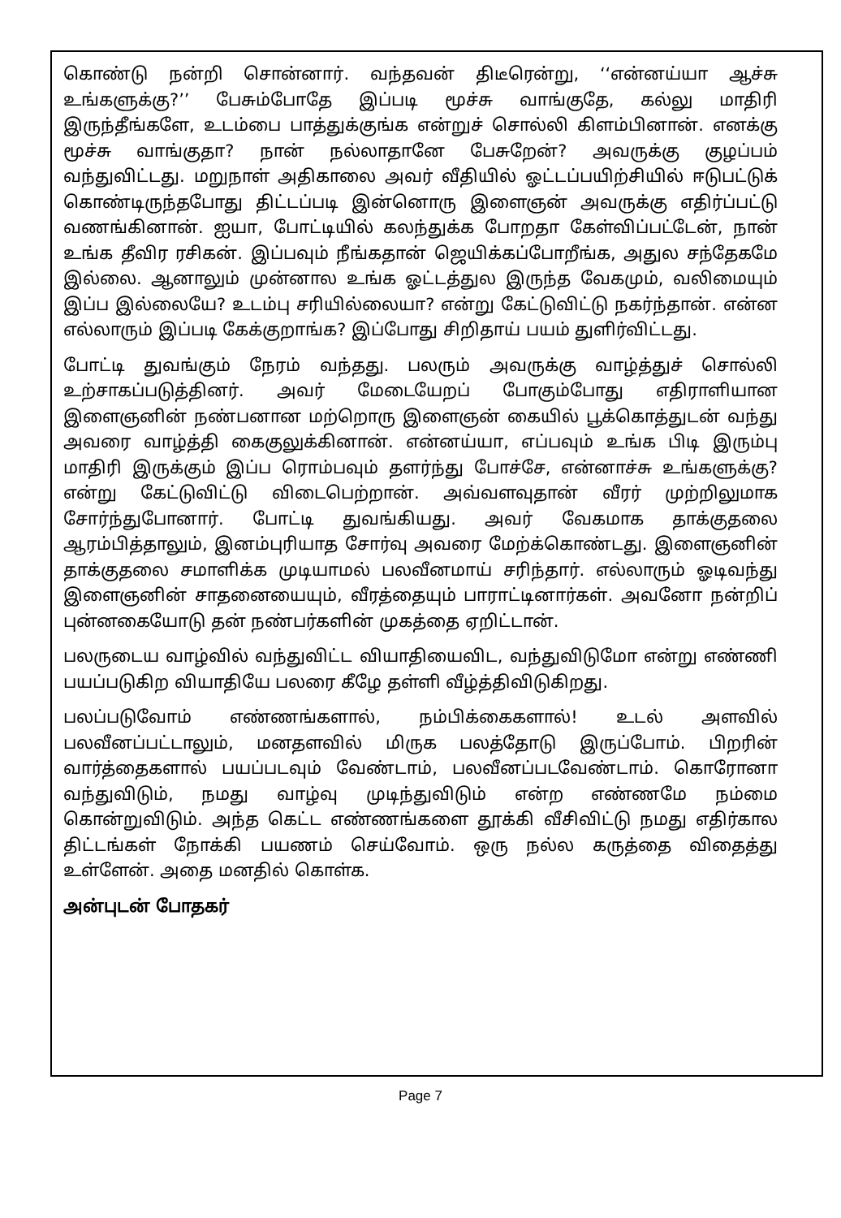கொண்டு நன்றி சொன்னார். வந்தவன் திடீரென்று, ‘‘என்னய்யா ஆச்சு உங்களுக்கு?’’ பேசும்போதே இப்படி மூச்சு வாங்குதே, கல்லு மாதிரி இருந்தீங்களே, உடம்பை பாத்துக்குங்க என்றுச் சொல்லி கிளம்பினான். எனக்கு மூச்சு வாங்குதா? நான் நல்லாதானே பேசுறேன்? அவருக்கு குழப்பம் வந்துவிட்டது. மறுநாள் அதிகாலை அவர் வீதியில் ஓட்டப்பயிற்சியில் ஈடுபட்டுக் கொண்டிருந்தபோது திட்டப்படி இன்னொரு இளைஞன் அவருக்கு எதிர்ப்பட்டு வணங்கினான். ஐயா, போட்டியில் கலந்துக்க போறதா கேள்விப்பட்டேன், நான் உங்க தீவிர ரசிகன். இப்பவும் நீங்கதான் ஜெயிக்கப்போறீங்க, அதுல சந்தேகமே இல்லை. ஆனாலும் முன்னால உங்க ஓட்டத்துல இருந்த வேகமும், வலிமையும் இப்ப இல்லையே? உடம்பு சரியில்லையா? என்று கேட்டுவிட்டு நகர்ந்தான். என்ன எல்லாரும் இப்படி கேக்குறாங்க? இப்போது சிறிதாய் பயம் துளிர்விட்டது.
போட்டி துவங்கும் நேரம் வந்தது. பலரும் அவருக்கு வாழ்த்துச் சொல்லி உற்சாகப்படுத்தினர். அவர் மேடையேறப் போகும்போது எதிராளியான இளைஞனின் நண்பனான மற்றொரு இளைஞன் கையில் பூக்கொத்துடன் வந்து அவரை வாழ்த்தி கைகுலுக்கினான். என்னய்யா, எப்பவும் உங்க பிடி இரும்பு மாதிரி இருக்கும் இப்ப ரொம்பவும் தளர்ந்து போச்சே, என்னாச்சு உங்களுக்கு? என்று கேட்டுவிட்டு விடைபெற்றான். அவ்வளவுதான் வீரர் முற்றிலுமாக சோர்ந்துபோனார். போட்டி துவங்கியது. அவர் வேகமாக தாக்குதலை ஆரம்பித்தாலும், இனம்புரியாத சோர்வு அவரை மேற்க்கொண்டது. இளைஞனின் தாக்குதலை சமாளிக்க முடியாமல் பலவீனமாய் சரிந்தார். எல்லாரும் ஓடிவந்து இளைஞனின் சாதனையையும், வீரத்தையும் பாராட்டினார்கள். அவனோ நன்றிப் புன்னகையோடு தன் நண்பர்களின் முகத்தை ஏறிட்டான்.
பலருடைய வாழ்வில் வந்துவிட்ட வியாதியைவிட, வந்துவிடுமோ என்று எண்ணி பயப்படுகிற வியாதியே பலரை கீழே தள்ளி வீழ்த்திவிடுகிறது.
பலப்படுவோம் எண்ணங்களால், நம்பிக்கைகளால்! உடல் அளவில் பலவீனப்பட்டாலும், மனதளவில் மிருக பலத்தோடு இருப்போம். பிறரின் வார்த்தைகளால் பயப்படவும் வேண்டாம், பலவீனப்படவேண்டாம். கொரோனா வந்துவிடும், நமது வாழ்வு முடிந்துவிடும் என்ற எண்ணமே நம்மை கொன்றுவிடும். அந்த கெட்ட எண்ணங்களை தூக்கி வீசிவிட்டு நமது எதிர்கால திட்டங்கள் நோக்கி பயணம் செய்வோம். ஒரு நல்ல கருத்தை விதைத்து உள்ளேன். அதை மனதில் கொள்க.
அன்புடன் போதகர்
Page 7